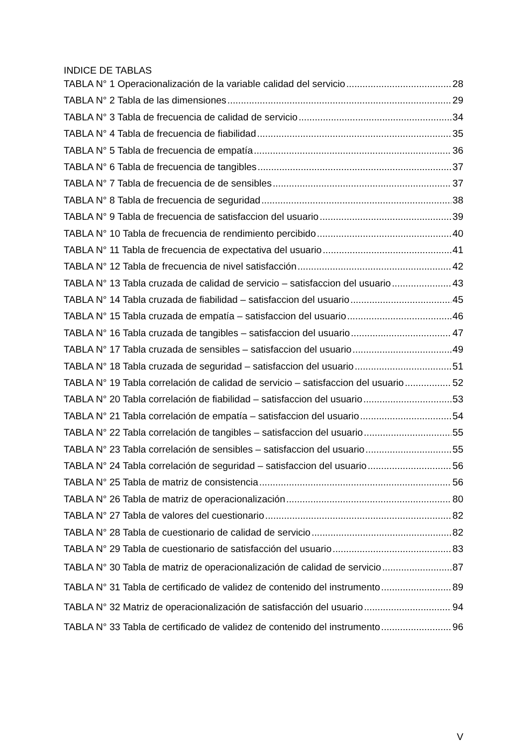INDICE DE TABLAS
TABLA N° 1 Operacionalización de la variable calidad del servicio 28
TABLA N° 2 Tabla de las dimensiones 29
TABLA N° 3 Tabla de frecuencia de calidad de servicio 34
TABLA N° 4 Tabla de frecuencia de fiabilidad 35
TABLA N° 5 Tabla de frecuencia de empatía 36
TABLA N° 6 Tabla de frecuencia de tangibles 37
TABLA N° 7 Tabla de frecuencia de de sensibles 37
TABLA N° 8 Tabla de frecuencia de seguridad 38
TABLA N° 9 Tabla de frecuencia de satisfaccion del usuario 39
TABLA N° 10 Tabla de frecuencia de rendimiento percibido 40
TABLA N° 11 Tabla de frecuencia de expectativa del usuario 41
TABLA N° 12 Tabla de frecuencia de nivel satisfacción 42
TABLA N° 13 Tabla cruzada de calidad de servicio – satisfaccion del usuario 43
TABLA N° 14 Tabla cruzada de fiabilidad – satisfaccion del usuario 45
TABLA N° 15 Tabla cruzada de empatía – satisfaccion del usuario 46
TABLA N° 16 Tabla cruzada de tangibles – satisfaccion del usuario 47
TABLA N° 17 Tabla cruzada de sensibles – satisfaccion del usuario 49
TABLA N° 18 Tabla cruzada de seguridad – satisfaccion del usuario 51
TABLA N° 19 Tabla correlación de calidad de servicio – satisfaccion del usuario 52
TABLA N° 20 Tabla correlación de fiabilidad – satisfaccion del usuario 53
TABLA N° 21 Tabla correlación de empatía – satisfaccion del usuario 54
TABLA N° 22 Tabla correlación de tangibles – satisfaccion del usuario 55
TABLA N° 23 Tabla correlación de sensibles – satisfaccion del usuario 55
TABLA N° 24 Tabla correlación de seguridad – satisfaccion del usuario 56
TABLA N° 25 Tabla de matriz de consistencia 56
TABLA N° 26 Tabla de matriz de operacionalización 80
TABLA N° 27 Tabla de valores del cuestionario 82
TABLA N° 28 Tabla de cuestionario de calidad de servicio 82
TABLA N° 29 Tabla de cuestionario de satisfacción del usuario 83
TABLA N° 30 Tabla de matriz de operacionalización de calidad de servicio 87
TABLA N° 31 Tabla de certificado de validez de contenido del instrumento 89
TABLA N° 32 Matriz de operacionalización de satisfacción del usuario 94
TABLA N° 33 Tabla de certificado de validez de contenido del instrumento 96
V